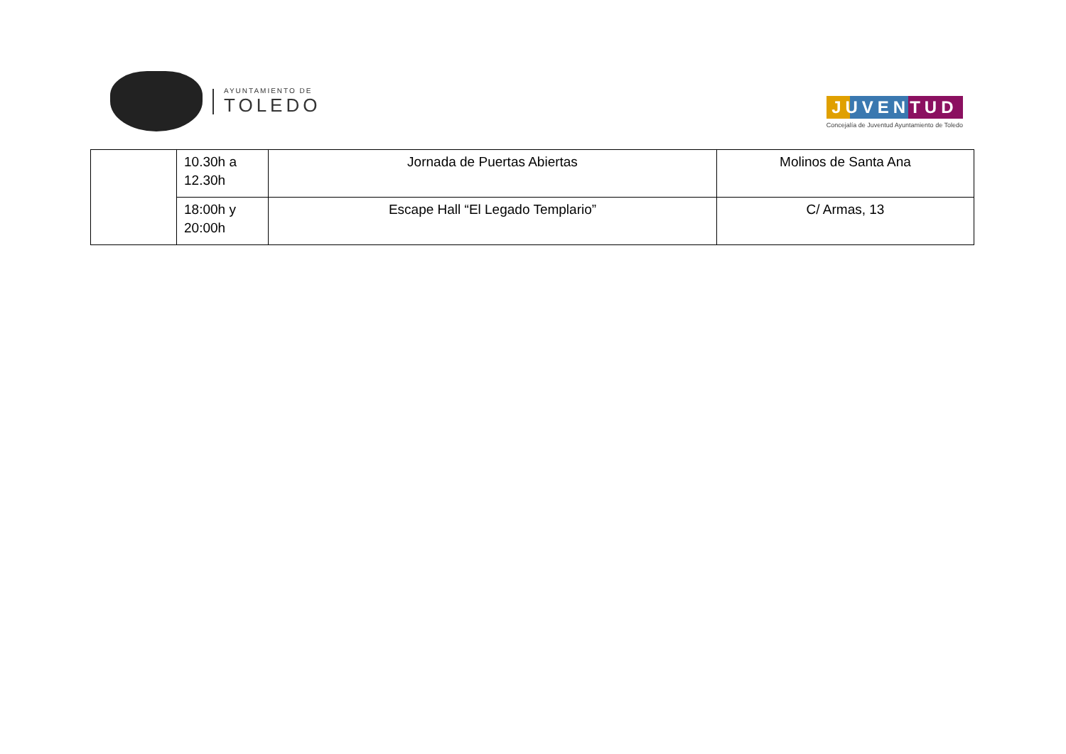AYUNTAMIENTO DE
TOLEDO
JUVENTUD
Concejalía de Juventud Ayuntamiento de Toledo
| | 10.30h a 12.30h | Jornada de Puertas Abiertas | Molinos de Santa Ana |
| | 18:00h y 20:00h | Escape Hall “El Legado Templario” | C/ Armas, 13 |